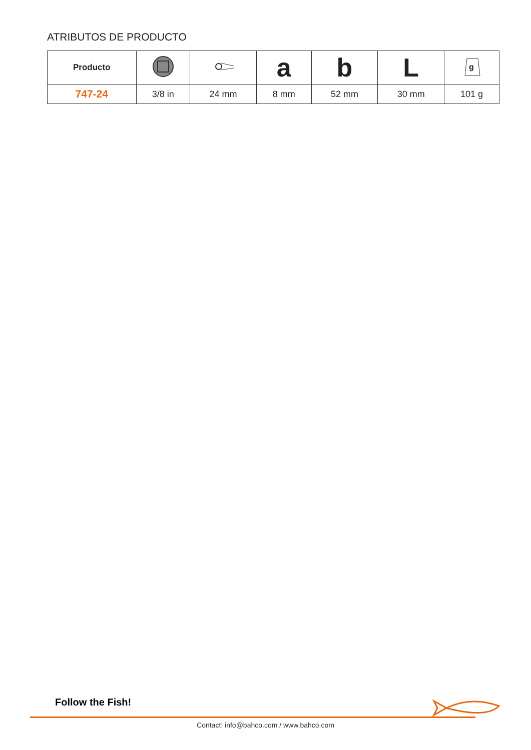ATRIBUTOS DE PRODUCTO
| Producto | | | a | b | L | g |
| --- | --- | --- | --- | --- | --- | --- |
| 747-24 | 3/8 in | 24 mm | 8 mm | 52 mm | 30 mm | 101 g |
Follow the Fish!
Contact: info@bahco.com / www.bahco.com